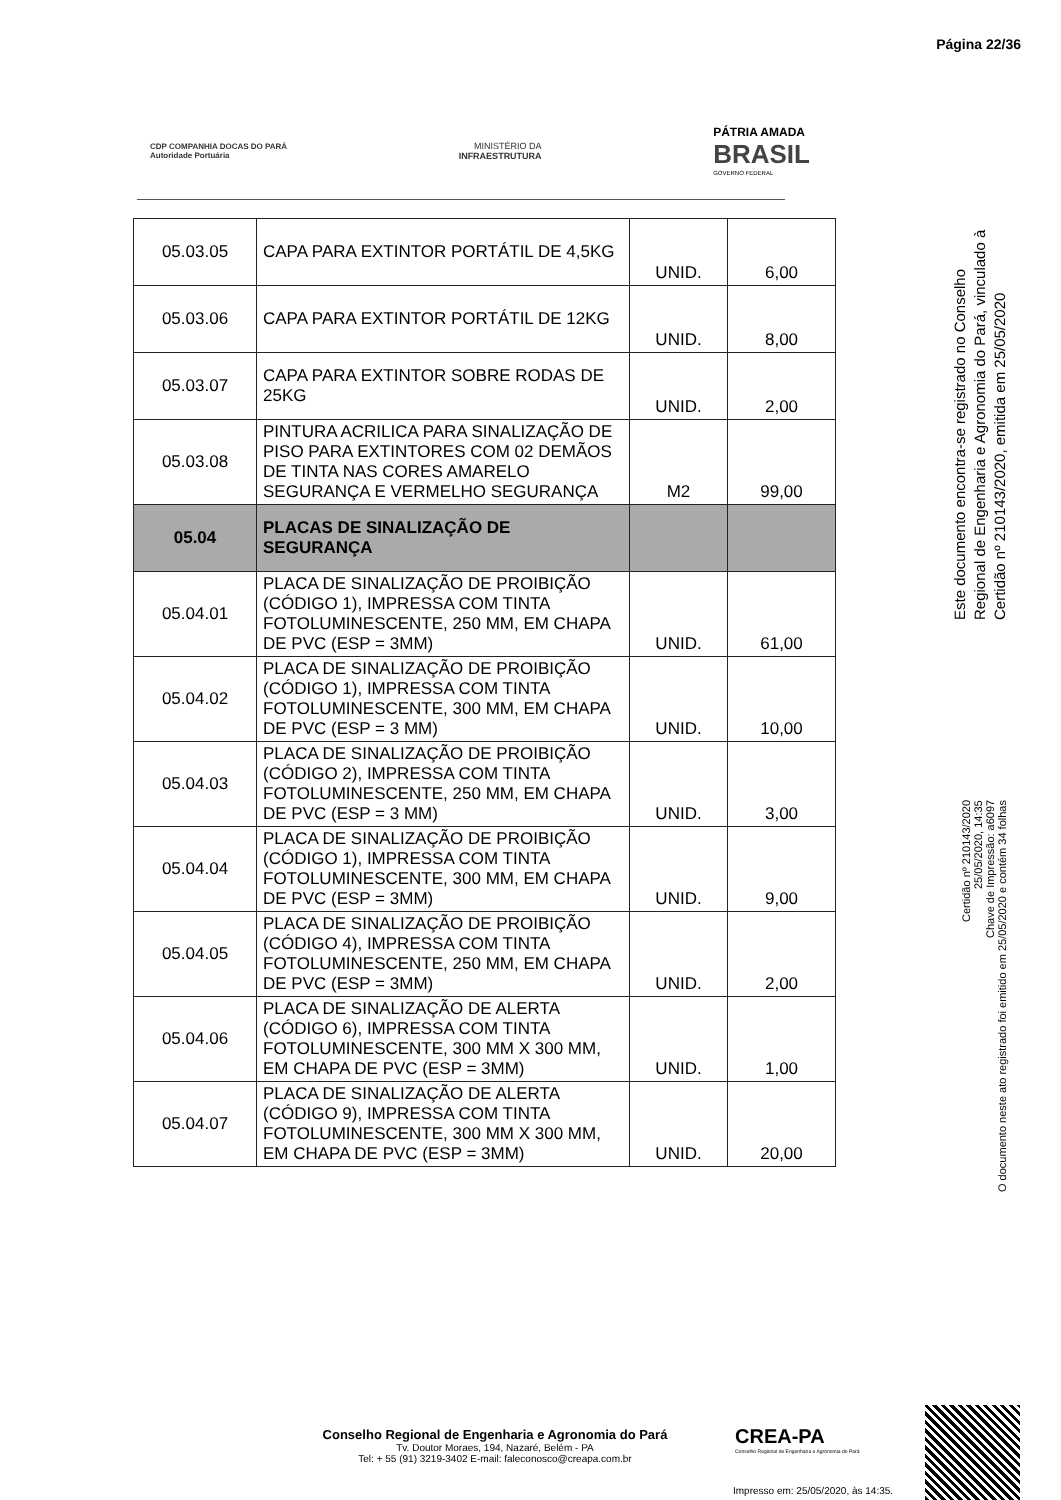Página 22/36
CDP COMPANHIA DOCAS DO PARÁ
Autoridade Portuária
MINISTÉRIO DA
INFRAESTRUTURA
PÁTRIA AMADA
BRASIL
GOVERNO FEDERAL
| 05.03.05 | CAPA PARA EXTINTOR PORTÁTIL DE 4,5KG | UNID. | 6,00 |
| 05.03.06 | CAPA PARA EXTINTOR PORTÁTIL DE 12KG | UNID. | 8,00 |
| 05.03.07 | CAPA PARA EXTINTOR SOBRE RODAS DE 25KG | UNID. | 2,00 |
| 05.03.08 | PINTURA ACRILICA PARA SINALIZAÇÃO DE PISO PARA EXTINTORES COM 02 DEMÃOS DE TINTA NAS CORES AMARELO SEGURANÇA E VERMELHO SEGURANÇA | M2 | 99,00 |
| 05.04 | PLACAS DE SINALIZAÇÃO DE SEGURANÇA | | |
| 05.04.01 | PLACA DE SINALIZAÇÃO DE PROIBIÇÃO (CÓDIGO 1), IMPRESSA COM TINTA FOTOLUMINESCENTE, 250 MM, EM CHAPA DE PVC (ESP = 3MM) | UNID. | 61,00 |
| 05.04.02 | PLACA DE SINALIZAÇÃO DE PROIBIÇÃO (CÓDIGO 1), IMPRESSA COM TINTA FOTOLUMINESCENTE, 300 MM, EM CHAPA DE PVC (ESP = 3 MM) | UNID. | 10,00 |
| 05.04.03 | PLACA DE SINALIZAÇÃO DE PROIBIÇÃO (CÓDIGO 2), IMPRESSA COM TINTA FOTOLUMINESCENTE, 250 MM, EM CHAPA DE PVC (ESP = 3 MM) | UNID. | 3,00 |
| 05.04.04 | PLACA DE SINALIZAÇÃO DE PROIBIÇÃO (CÓDIGO 1), IMPRESSA COM TINTA FOTOLUMINESCENTE, 300 MM, EM CHAPA DE PVC (ESP = 3MM) | UNID. | 9,00 |
| 05.04.05 | PLACA DE SINALIZAÇÃO DE PROIBIÇÃO (CÓDIGO 4), IMPRESSA COM TINTA FOTOLUMINESCENTE, 250 MM, EM CHAPA DE PVC (ESP = 3MM) | UNID. | 2,00 |
| 05.04.06 | PLACA DE SINALIZAÇÃO DE ALERTA (CÓDIGO 6), IMPRESSA COM TINTA FOTOLUMINESCENTE, 300 MM X 300 MM, EM CHAPA DE PVC (ESP = 3MM) | UNID. | 1,00 |
| 05.04.07 | PLACA DE SINALIZAÇÃO DE ALERTA (CÓDIGO 9), IMPRESSA COM TINTA FOTOLUMINESCENTE, 300 MM X 300 MM, EM CHAPA DE PVC (ESP = 3MM) | UNID. | 20,00 |
Este documento encontra-se registrado no Conselho Regional de Engenharia e Agronomia do Pará, vinculado à Certidão nº 210143/2020, emitida em 25/05/2020
Certidão nº 210143/2020
25/05/2020, 14:35
Chave de Impressão: a6097
O documento neste ato registrado foi emitido em 25/05/2020 e contém 34 folhas
Conselho Regional de Engenharia e Agronomia do Pará
Tv. Doutor Moraes, 194, Nazaré, Belém - PA
Tel: + 55 (91) 3219-3402 E-mail: faleconosco@creapa.com.br
CREA-PA
Conselho Regional de Engenharia e Agronomia do Pará
Impresso em: 25/05/2020, às 14:35.